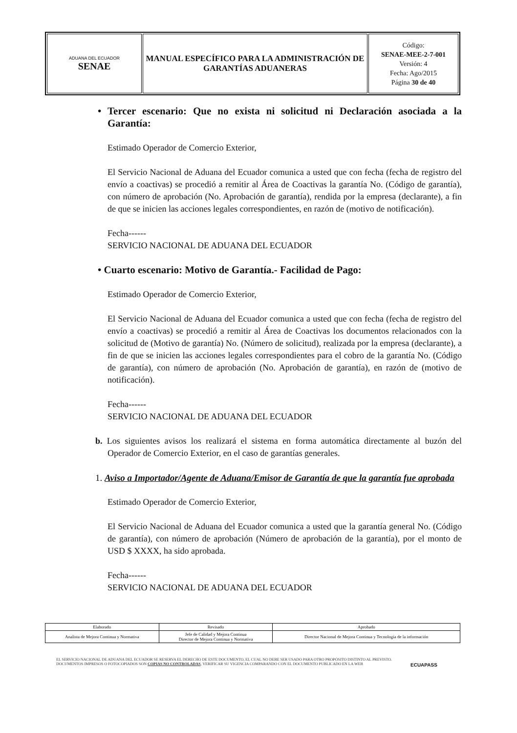| ADUANA DEL ECUADOR SENAE | MANUAL ESPECÍFICO PARA LA ADMINISTRACIÓN DE GARANTÍAS ADUANERAS | Código: SENAE-MEE-2-7-001 Versión: 4 Fecha: Ago/2015 Página 30 de 40 |
• Tercer escenario: Que no exista ni solicitud ni Declaración asociada a la Garantía:
Estimado Operador de Comercio Exterior,
El Servicio Nacional de Aduana del Ecuador comunica a usted que con fecha (fecha de registro del envío a coactivas) se procedió a remitir al Área de Coactivas la garantía No. (Código de garantía), con número de aprobación (No. Aprobación de garantía), rendida por la empresa (declarante), a fin de que se inicien las acciones legales correspondientes, en razón de (motivo de notificación).
Fecha------
SERVICIO NACIONAL DE ADUANA DEL ECUADOR
• Cuarto escenario: Motivo de Garantía.- Facilidad de Pago:
Estimado Operador de Comercio Exterior,
El Servicio Nacional de Aduana del Ecuador comunica a usted que con fecha (fecha de registro del envío a coactivas) se procedió a remitir al Área de Coactivas los documentos relacionados con la solicitud de (Motivo de garantía) No. (Número de solicitud), realizada por la empresa (declarante), a fin de que se inicien las acciones legales correspondientes para el cobro de la garantía No. (Código de garantía), con número de aprobación (No. Aprobación de garantía), en razón de (motivo de notificación).
Fecha------
SERVICIO NACIONAL DE ADUANA DEL ECUADOR
b. Los siguientes avisos los realizará el sistema en forma automática directamente al buzón del Operador de Comercio Exterior, en el caso de garantías generales.
1. Aviso a Importador/Agente de Aduana/Emisor de Garantía de que la garantía fue aprobada
Estimado Operador de Comercio Exterior,
El Servicio Nacional de Aduana del Ecuador comunica a usted que la garantía general No. (Código de garantía), con número de aprobación (Número de aprobación de la garantía), por el monto de USD $ XXXX, ha sido aprobada.
Fecha------
SERVICIO NACIONAL DE ADUANA DEL ECUADOR
| Elaborado | Revisado | Aprobado |
| Analista de Mejora Continua y Normativa | Jefe de Calidad y Mejora Continua Director de Mejora Continua y Normativa | Director Nacional de Mejora Continua y Tecnología de la información |
EL SERVICIO NACIONAL DE ADUANA DEL ECUADOR SE RESERVA EL DERECHO DE ESTE DOCUMENTO, EL CUAL NO DEBE SER USADO PARA OTRO PROPÓSITO DISTINTO AL PREVISTO. DOCUMENTOS IMPRESOS O FOTOCOPIADOS SON COPIAS NO CONTROLADAS, VERIFICAR SU VIGENCIA COMPARANDO CON EL DOCUMENTO PUBLICADO EN LA WEB
ECUAPASS